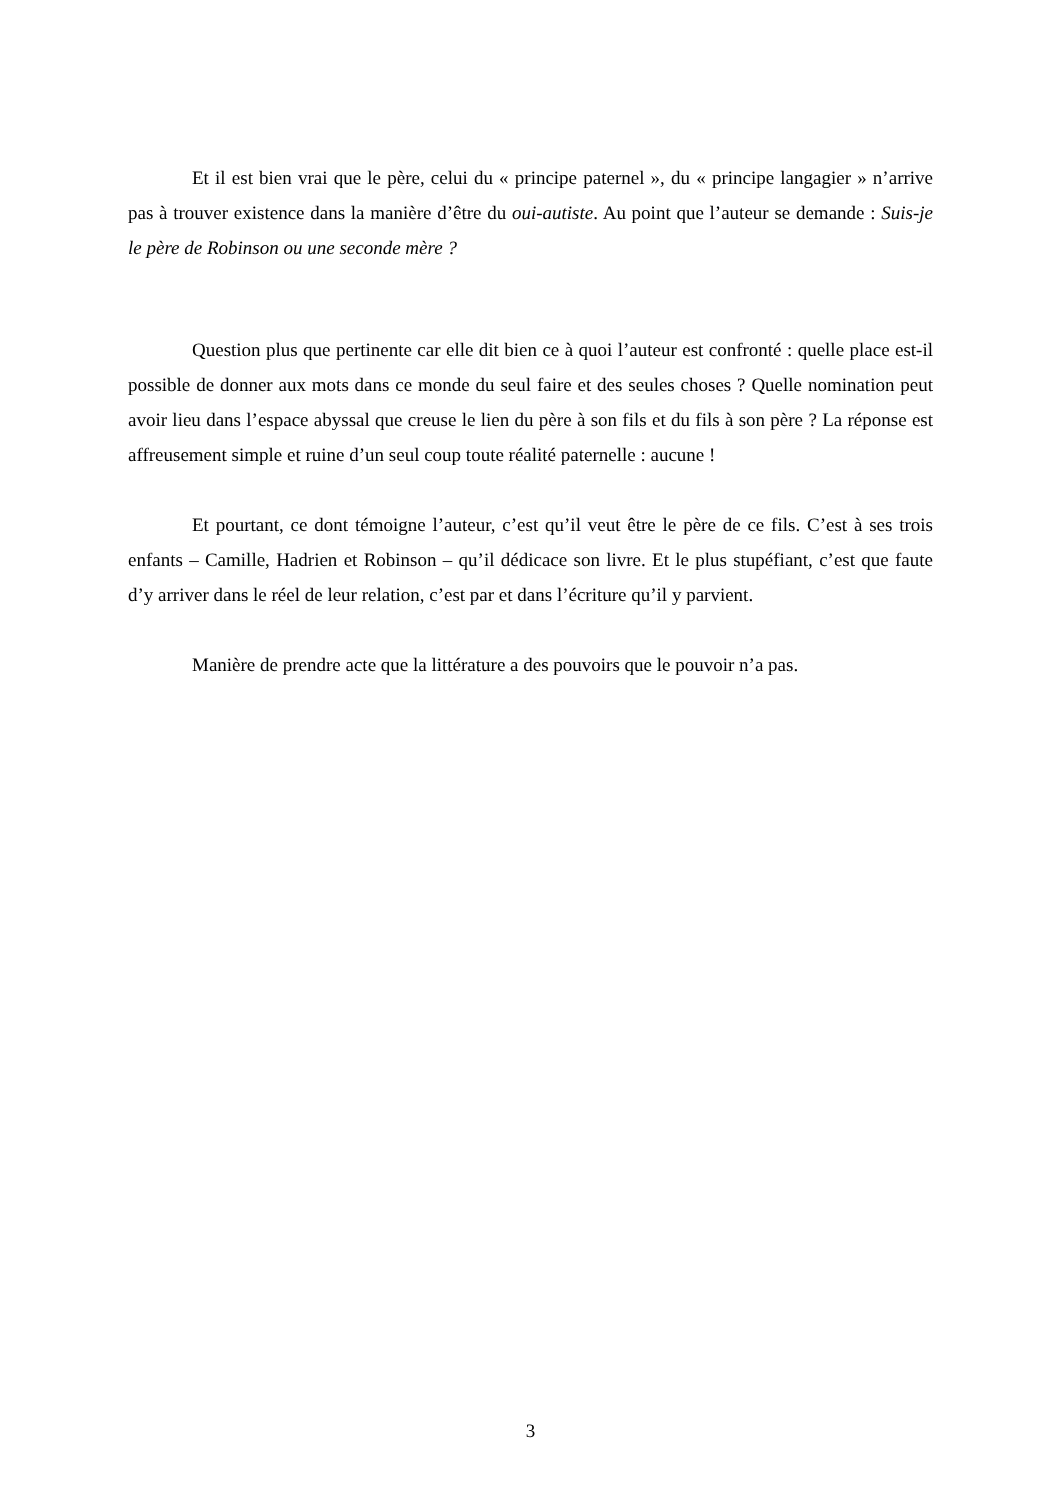Et il est bien vrai que le père, celui du « principe paternel », du « principe langagier » n’arrive pas à trouver existence dans la manière d’être du oui-autiste. Au point que l’auteur se demande : Suis-je le père de Robinson ou une seconde mère ?
Question plus que pertinente car elle dit bien ce à quoi l’auteur est confronté : quelle place est-il possible de donner aux mots dans ce monde du seul faire et des seules choses ? Quelle nomination peut avoir lieu dans l’espace abyssal que creuse le lien du père à son fils et du fils à son père ? La réponse est affreusement simple et ruine d’un seul coup toute réalité paternelle : aucune !
Et pourtant, ce dont témoigne l’auteur, c’est qu’il veut être le père de ce fils. C’est à ses trois enfants – Camille, Hadrien et Robinson – qu’il dédicace son livre. Et le plus stupéfiant, c’est que faute d’y arriver dans le réel de leur relation, c’est par et dans l’écriture qu’il y parvient.
Manière de prendre acte que la littérature a des pouvoirs que le pouvoir n’a pas.
3